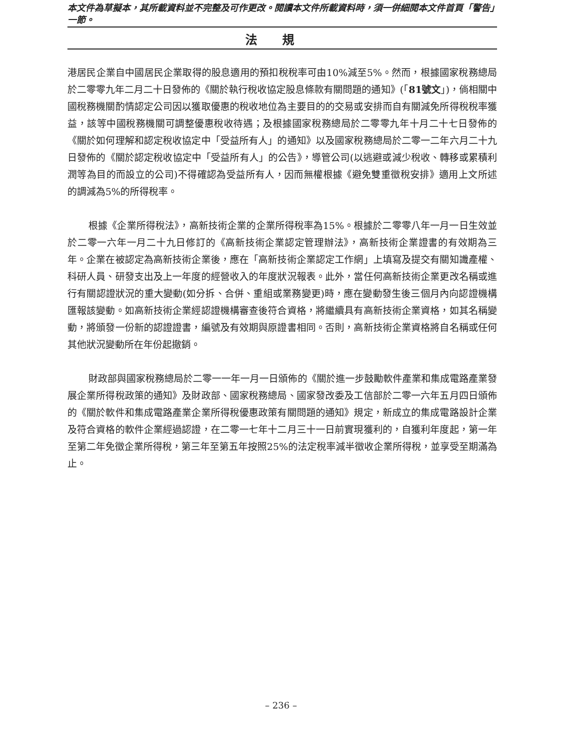本文件為草擬本，其所載資料並不完整及可作更改。閱讀本文件所載資料時，須一併細閱本文件首頁「警告」一節。
法規
港居民企業自中國居民企業取得的股息適用的預扣稅稅率可由10%減至5%。然而，根據國家稅務總局於二零零九年二月二十日發佈的《關於執行稅收協定股息條款有關問題的通知》(「81號文」)，倘相關中國稅務機關酌情認定公司因以獲取優惠的稅收地位為主要目的的交易或安排而自有關減免所得稅稅率獲益，該等中國稅務機關可調整優惠稅收待遇；及根據國家稅務總局於二零零九年十月二十七日發佈的《關於如何理解和認定稅收協定中「受益所有人」的通知》以及國家稅務總局於二零一二年六月二十九日發佈的《關於認定稅收協定中「受益所有人」的公告》，導管公司(以逃避或減少稅收、轉移或累積利潤等為目的而設立的公司)不得確認為受益所有人，因而無權根據《避免雙重徵稅安排》適用上文所述的調減為5%的所得稅率。
根據《企業所得稅法》，高新技術企業的企業所得稅率為15%。根據於二零零八年一月一日生效並於二零一六年一月二十九日修訂的《高新技術企業認定管理辦法》，高新技術企業證書的有效期為三年。企業在被認定為高新技術企業後，應在「高新技術企業認定工作網」上填寫及提交有關知識產權、科研人員、研發支出及上一年度的經營收入的年度狀況報表。此外，當任何高新技術企業更改名稱或進行有關認證狀況的重大變動(如分拆、合併、重組或業務變更)時，應在變動發生後三個月內向認證機構匯報該變動。如高新技術企業經認證機構審查後符合資格，將繼續具有高新技術企業資格，如其名稱變動，將頒發一份新的認證證書，編號及有效期與原證書相同。否則，高新技術企業資格將自名稱或任何其他狀況變動所在年份起撤銷。
財政部與國家稅務總局於二零一一年一月一日頒佈的《關於進一步鼓勵軟件產業和集成電路產業發展企業所得稅政策的通知》及財政部、國家稅務總局、國家發改委及工信部於二零一六年五月四日頒佈的《關於軟件和集成電路產業企業所得稅優惠政策有關問題的通知》規定，新成立的集成電路設計企業及符合資格的軟件企業經過認證，在二零一七年十二月三十一日前實現獲利的，自獲利年度起，第一年至第二年免徵企業所得稅，第三年至第五年按照25%的法定稅率減半徵收企業所得稅，並享受至期滿為止。
– 236 –